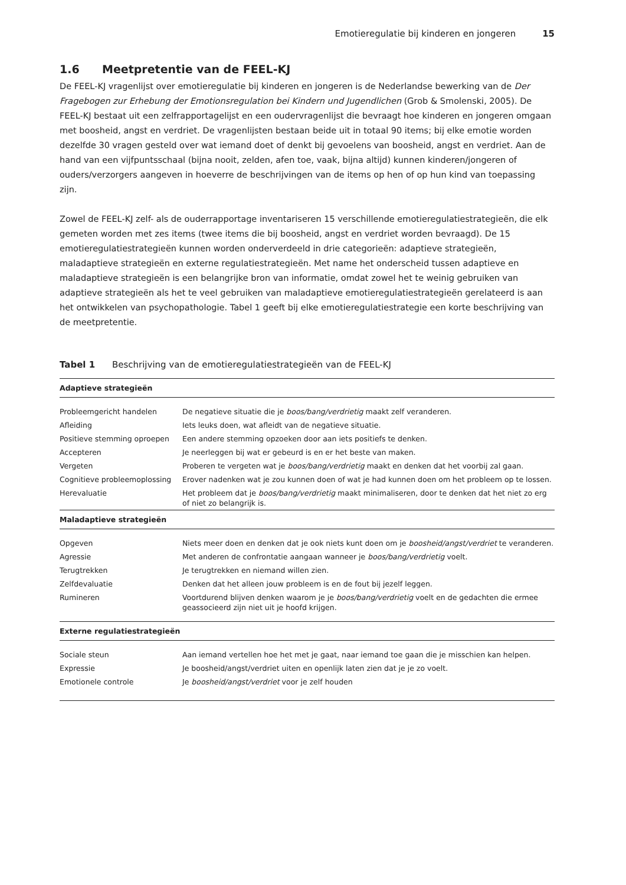Emotieregulatie bij kinderen en jongeren 15
1.6 Meetpretentie van de FEEL-KJ
De FEEL-KJ vragenlijst over emotieregulatie bij kinderen en jongeren is de Nederlandse bewerking van de Der Fragebogen zur Erhebung der Emotionsregulation bei Kindern und Jugendlichen (Grob & Smolenski, 2005). De FEEL-KJ bestaat uit een zelfrapportagelijst en een oudervragenlijst die bevraagt hoe kinderen en jongeren omgaan met boosheid, angst en verdriet. De vragenlijsten bestaan beide uit in totaal 90 items; bij elke emotie worden dezelfde 30 vragen gesteld over wat iemand doet of denkt bij gevoelens van boosheid, angst en verdriet. Aan de hand van een vijfpuntsschaal (bijna nooit, zelden, afen toe, vaak, bijna altijd) kunnen kinderen/jongeren of ouders/verzorgers aangeven in hoeverre de beschrijvingen van de items op hen of op hun kind van toepassing zijn.
Zowel de FEEL-KJ zelf- als de ouderrapportage inventariseren 15 verschillende emotieregulatiestrategieën, die elk gemeten worden met zes items (twee items die bij boosheid, angst en verdriet worden bevraagd). De 15 emotieregulatiestrategieën kunnen worden onderverdeeld in drie categorieën: adaptieve strategieën, maladaptieve strategieën en externe regulatiestrategieën. Met name het onderscheid tussen adaptieve en maladaptieve strategieën is een belangrijke bron van informatie, omdat zowel het te weinig gebruiken van adaptieve strategieën als het te veel gebruiken van maladaptieve emotieregulatiestrategieën gerelateerd is aan het ontwikkelen van psychopathologie. Tabel 1 geeft bij elke emotieregulatiestrategie een korte beschrijving van de meetpretentie.
Tabel 1 Beschrijving van de emotieregulatiestrategieën van de FEEL-KJ
| Adaptieve strategieën | |
| --- | --- |
| Probleemgericht handelen | De negatieve situatie die je boos/bang/verdrietig maakt zelf veranderen. |
| Afleiding | Iets leuks doen, wat afleidt van de negatieve situatie. |
| Positieve stemming oproepen | Een andere stemming opzoeken door aan iets positiefs te denken. |
| Accepteren | Je neerleggen bij wat er gebeurd is en er het beste van maken. |
| Vergeten | Proberen te vergeten wat je boos/bang/verdrietig maakt en denken dat het voorbij zal gaan. |
| Cognitieve probleemoplossing | Erover nadenken wat je zou kunnen doen of wat je had kunnen doen om het probleem op te lossen. |
| Herevaluatie | Het probleem dat je boos/bang/verdrietig maakt minimaliseren, door te denken dat het niet zo erg of niet zo belangrijk is. |
| Maladaptieve strategieën | |
| Opgeven | Niets meer doen en denken dat je ook niets kunt doen om je boosheid/angst/verdriet te veranderen. |
| Agressie | Met anderen de confrontatie aangaan wanneer je boos/bang/verdrietig voelt. |
| Terugtrekken | Je terugtrekken en niemand willen zien. |
| Zelfdevaluatie | Denken dat het alleen jouw probleem is en de fout bij jezelf leggen. |
| Rumineren | Voortdurend blijven denken waarom je je boos/bang/verdrietig voelt en de gedachten die ermee geassocieerd zijn niet uit je hoofd krijgen. |
| Externe regulatiestrategieën | |
| Sociale steun | Aan iemand vertellen hoe het met je gaat, naar iemand toe gaan die je misschien kan helpen. |
| Expressie | Je boosheid/angst/verdriet uiten en openlijk laten zien dat je je zo voelt. |
| Emotionele controle | Je boosheid/angst/verdriet voor je zelf houden |